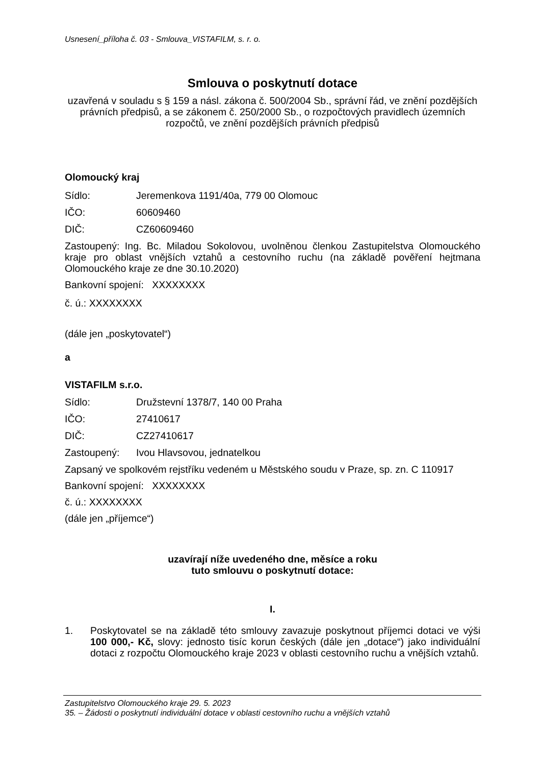Usnesení_příloha č. 03 - Smlouva_VISTAFILM, s. r. o.
Smlouva o poskytnutí dotace
uzavřená v souladu s § 159 a násl. zákona č. 500/2004 Sb., správní řád, ve znění pozdějších právních předpisů, a se zákonem č. 250/2000 Sb., o rozpočtových pravidlech územních rozpočtů, ve znění pozdějších právních předpisů
Olomoucký kraj
Sídlo: Jeremenkova 1191/40a, 779 00 Olomouc
IČO: 60609460
DIČ: CZ60609460
Zastoupený: Ing. Bc. Miladou Sokolovou, uvolněnou členkou Zastupitelstva Olomouckého kraje pro oblast vnějších vztahů a cestovního ruchu (na základě pověření hejtmana Olomouckého kraje ze dne 30.10.2020)
Bankovní spojení: XXXXXXXX
č. ú.: XXXXXXXX
(dále jen „poskytovatel“)
a
VISTAFILM s.r.o.
Sídlo: Družstevní 1378/7, 140 00 Praha
IČO: 27410617
DIČ: CZ27410617
Zastoupený: Ivou Hlavsovou, jednatelkou
Zapsaný ve spolkovém rejstříku vedeném u Městského soudu v Praze, sp. zn. C 110917
Bankovní spojení: XXXXXXXX
č. ú.: XXXXXXXX
(dále jen „příjemce“)
uzavírají níže uvedeného dne, měsíce a roku
tuto smlouvu o poskytnutí dotace:
I.
1.
Poskytovatel se na základě této smlouvy zavazuje poskytnout příjemci dotaci ve výši 100 000,- Kč, slovy: jednosto tisíc korun českých (dále jen „dotace“) jako individuální dotaci z rozpočtu Olomouckého kraje 2023 v oblasti cestovního ruchu a vnějších vztahů.
Zastupitelstvo Olomouckého kraje 29. 5. 2023
35. – Žádosti o poskytnutí individuální dotace v oblasti cestovního ruchu a vnějších vztahů